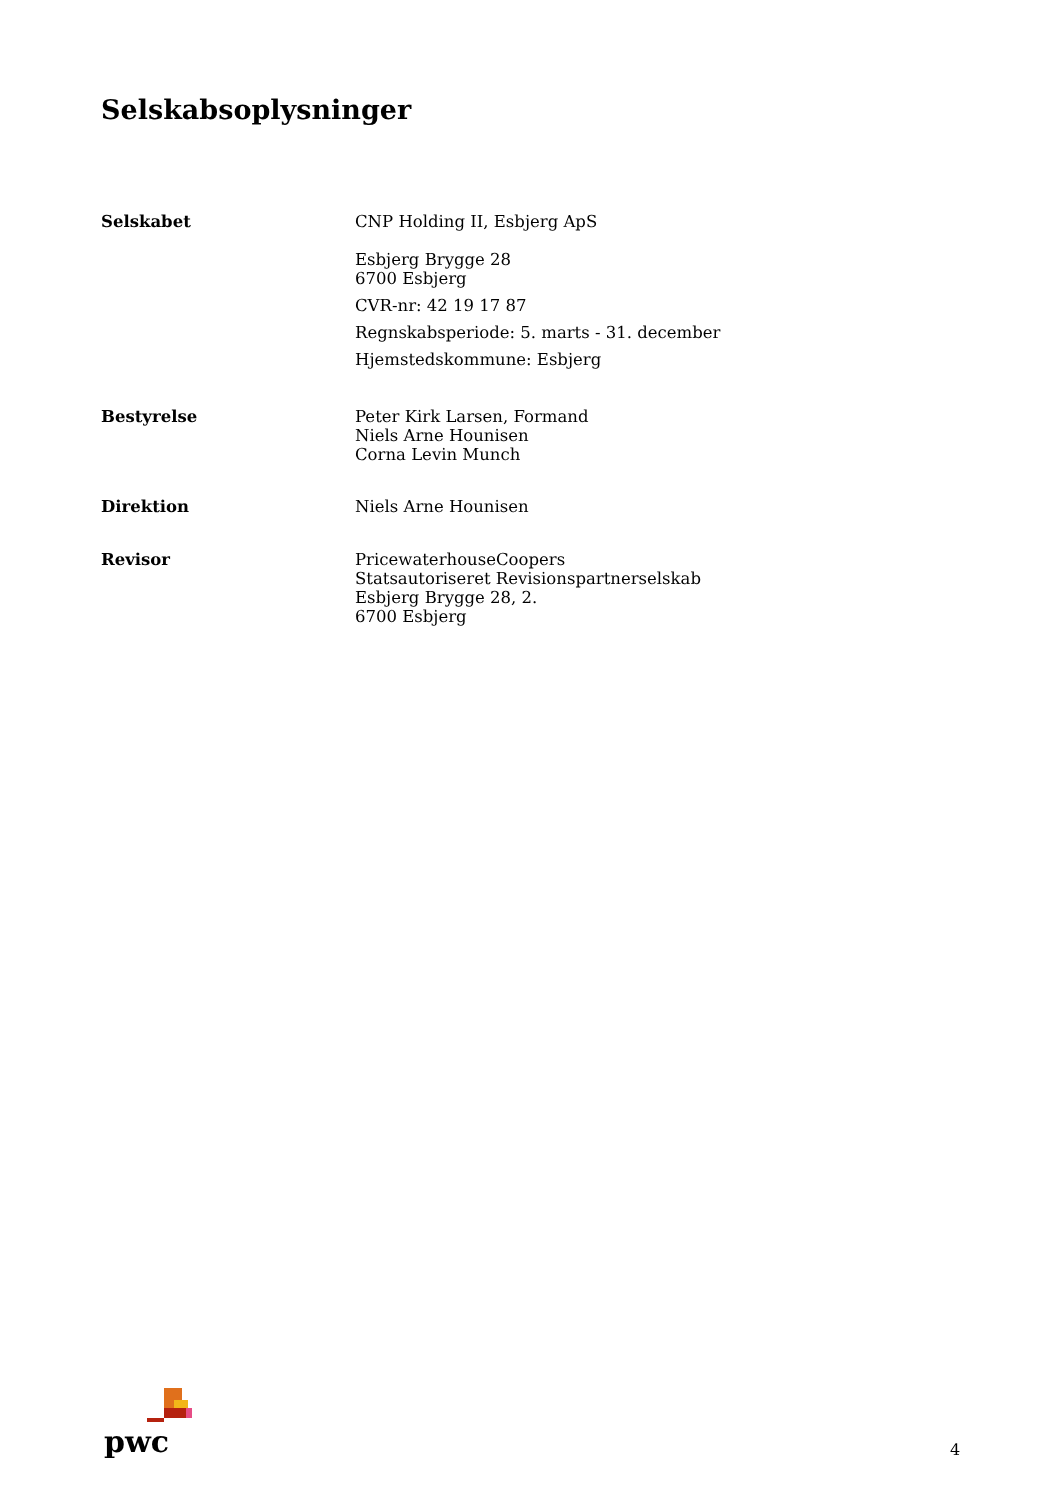Selskabsoplysninger
Selskabet CNP Holding II, Esbjerg ApS
Esbjerg Brygge 28
6700 Esbjerg
CVR-nr: 42 19 17 87
Regnskabsperiode: 5. marts - 31. december
Hjemstedskommune: Esbjerg
Bestyrelse Peter Kirk Larsen, Formand
Niels Arne Hounisen
Corna Levin Munch
Direktion Niels Arne Hounisen
Revisor PricewaterhouseCoopers
Statsautoriseret Revisionspartnerselskab
Esbjerg Brygge 28, 2.
6700 Esbjerg
pwc
4